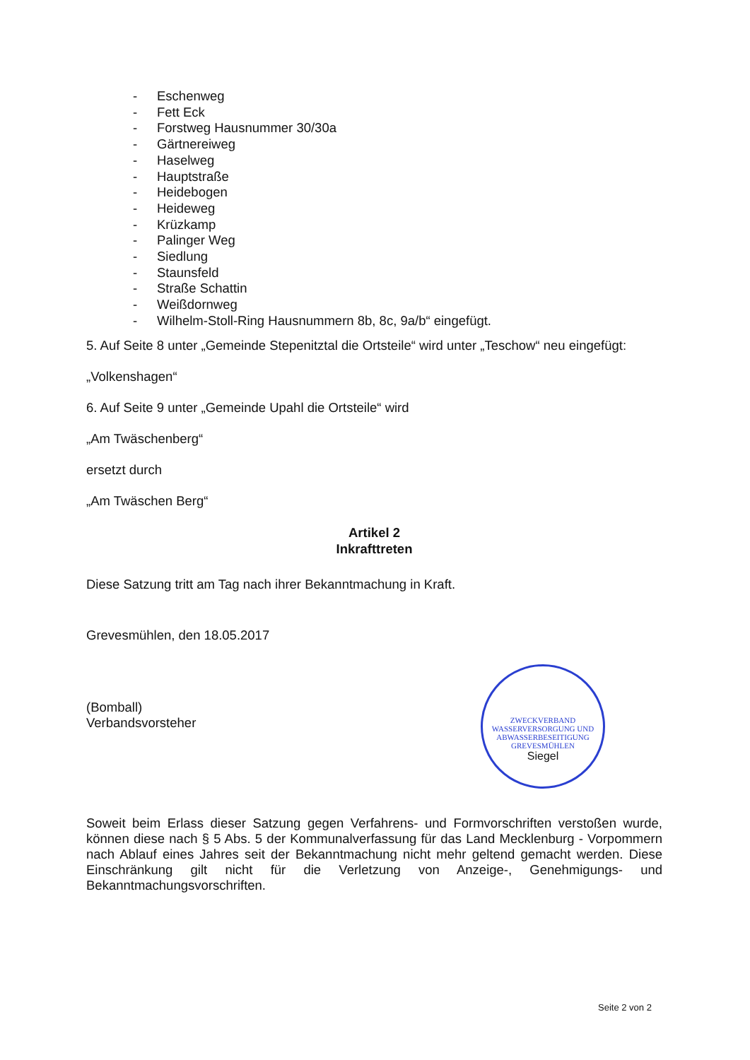- Eschenweg
- Fett Eck
- Forstweg Hausnummer 30/30a
- Gärtnereiweg
- Haselweg
- Hauptstraße
- Heidebogen
- Heideweg
- Krüzkamp
- Palinger Weg
- Siedlung
- Staunsfeld
- Straße Schattin
- Weißdornweg
- Wilhelm-Stoll-Ring Hausnummern 8b, 8c, 9a/b“ eingefügt.
5. Auf Seite 8 unter „Gemeinde Stepenitztal die Ortsteile“ wird unter „Teschow“ neu eingefügt:
„Volkenshagen“
6. Auf Seite 9 unter „Gemeinde Upahl die Ortsteile“ wird
„Am Twäschenberg“
ersetzt durch
„Am Twäschen Berg“
Artikel 2
Inkrafttreten
Diese Satzung tritt am Tag nach ihrer Bekanntmachung in Kraft.
Grevesmühlen, den 18.05.2017
(Bomball)
Verbandsvorsteher
Soweit beim Erlass dieser Satzung gegen Verfahrens- und Formvorschriften verstoßen wurde, können diese nach § 5 Abs. 5 der Kommunalverfassung für das Land Mecklenburg - Vorpommern nach Ablauf eines Jahres seit der Bekanntmachung nicht mehr geltend gemacht werden. Diese Einschränkung gilt nicht für die Verletzung von Anzeige-, Genehmigungs- und Bekanntmachungsvorschriften.
ZWECKVERBAND WASSERVERSORGUNG UND ABWASSERBESEITIGUNG GREVESMÜHLEN
Siegel
Seite 2 von 2